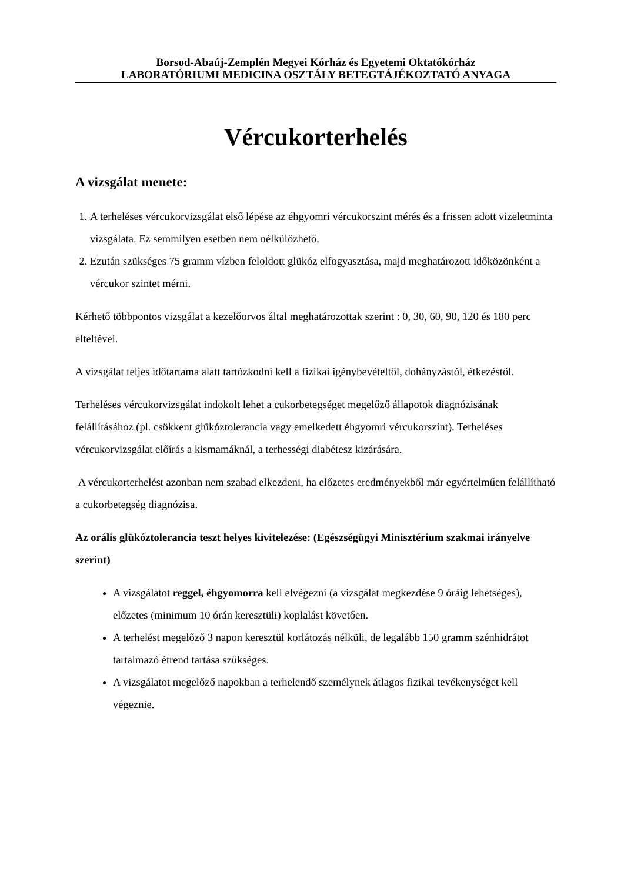Borsod-Abaúj-Zemplén Megyei Kórház és Egyetemi Oktatókórház
LABORATÓRIUMI MEDICINA OSZTÁLY BETEGTÁJÉKOZTATÓ ANYAGA
Vércukorterhelés
A vizsgálat menete:
1. A terheléses vércukorvizsgálat első lépése az éhgyomri vércukorszint mérés és a frissen adott vizeletminta vizsgálata. Ez semmilyen esetben nem nélkülözhető.
2. Ezután szükséges 75 gramm vízben feloldott glükóz elfogyasztása, majd meghatározott időközönként a vércukor szintet mérni.
Kérhető többpontos vizsgálat a kezelőorvos által meghatározottak szerint : 0, 30, 60, 90, 120 és 180 perc elteltével.
A vizsgálat teljes időtartama alatt tartózkodni kell a fizikai igénybevételtől, dohányzástól, étkezéstől.
Terheléses vércukorvizsgálat indokolt lehet a cukorbetegséget megelőző állapotok diagnózisának felállításához (pl. csökkent glükóztolerancia vagy emelkedett éhgyomri vércukorszint). Terheléses vércukorvizsgálat előírás a kismamáknál, a terhességi diabétesz kizárására.
A vércukorterhelést azonban nem szabad elkezdeni, ha előzetes eredményekből már egyértelműen felállítható a cukorbetegség diagnózisa.
Az orális glükóztolerancia teszt helyes kivitelezése: (Egészségügyi Minisztérium szakmai irányelve szerint)
A vizsgálatot reggel, éhgyomorra kell elvégezni (a vizsgálat megkezdése 9 óráig lehetséges), előzetes (minimum 10 órán keresztüli) koplalást követően.
A terhelést megelőző 3 napon keresztül korlátozás nélküli, de legalább 150 gramm szénhidrátot tartalmazó étrend tartása szükséges.
A vizsgálatot megelőző napokban a terhelendő személynek átlagos fizikai tevékenységet kell végeznie.